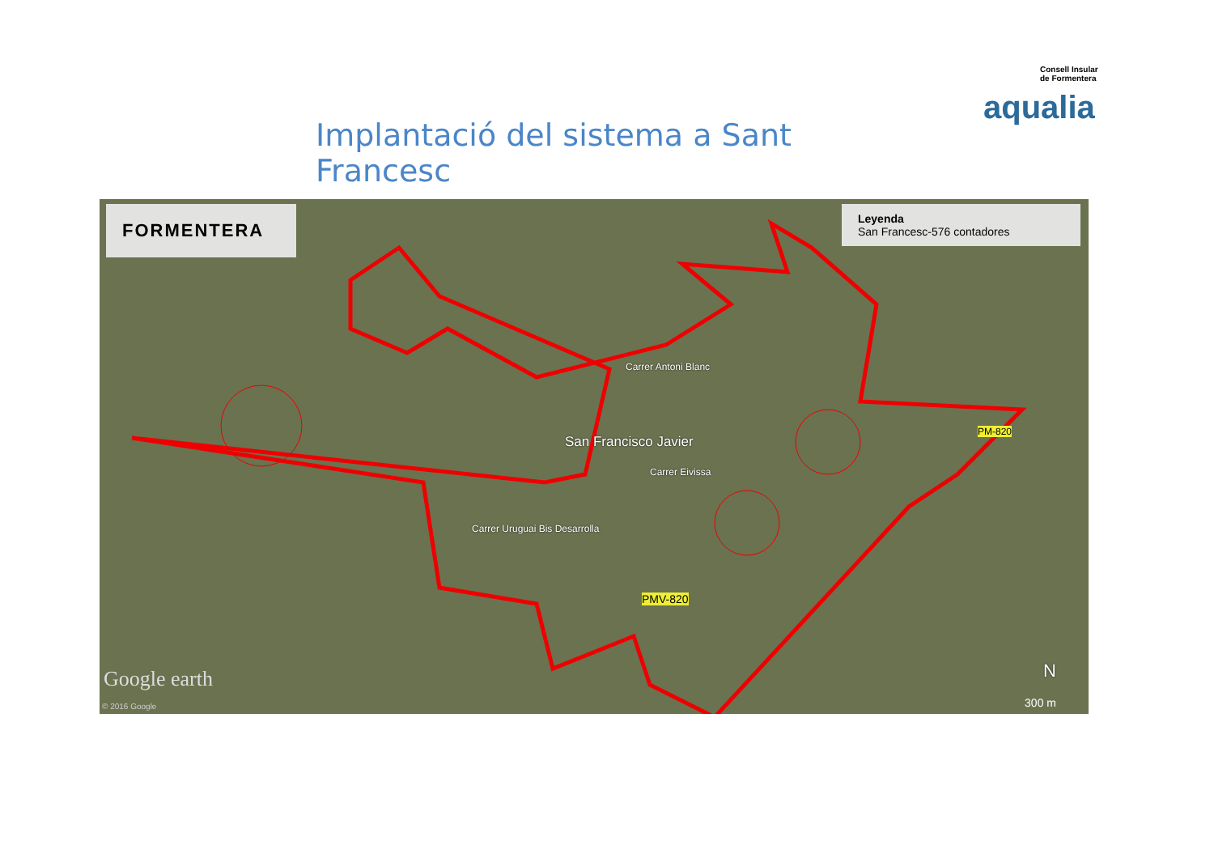Implantació del sistema a Sant Francesc
Consell Insular
de Formentera
aqualia
FORMENTERA
Leyenda
San Francesc-576 contadores
San Francisco Javier
Carrer Antoni Blanc
Carrer Eivissa
Carrer Uruguai Bis Desarrolla
PM-820
PMV-820
Google earth
© 2016 Google
N
300 m